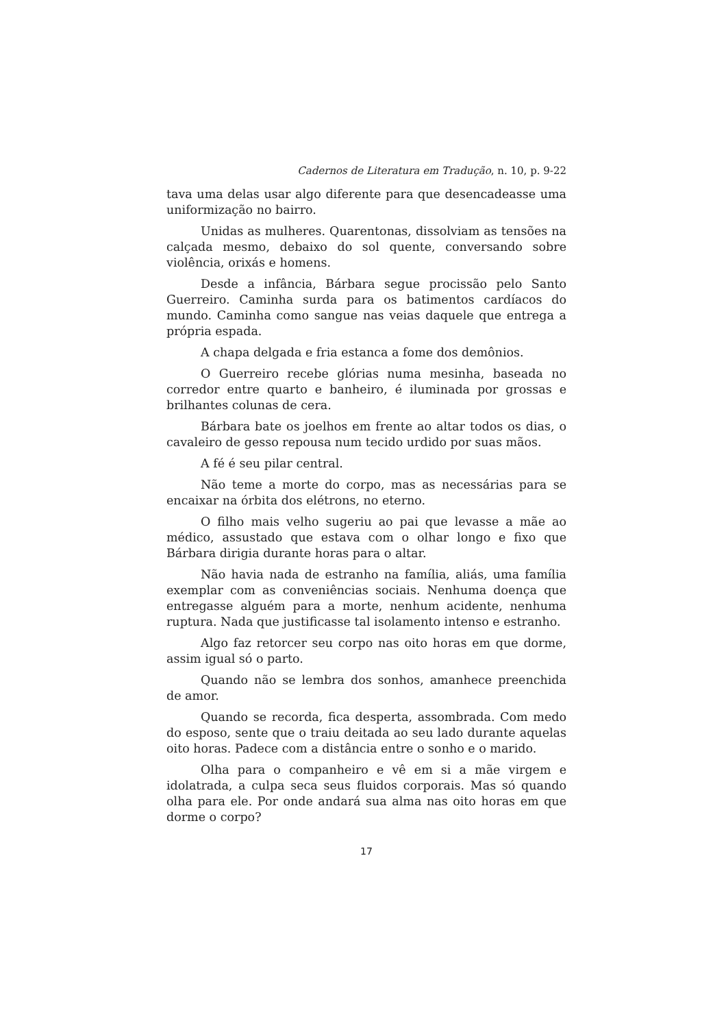Cadernos de Literatura em Tradução, n. 10, p. 9-22
tava uma delas usar algo diferente para que desencadeasse uma uniformização no bairro.
Unidas as mulheres. Quarentonas, dissolviam as tensões na calçada mesmo, debaixo do sol quente, conversando sobre violência, orixás e homens.
Desde a infância, Bárbara segue procissão pelo Santo Guerreiro. Caminha surda para os batimentos cardíacos do mundo. Caminha como sangue nas veias daquele que entrega a própria espada.
A chapa delgada e fria estanca a fome dos demônios.
O Guerreiro recebe glórias numa mesinha, baseada no corredor entre quarto e banheiro, é iluminada por grossas e brilhantes colunas de cera.
Bárbara bate os joelhos em frente ao altar todos os dias, o cavaleiro de gesso repousa num tecido urdido por suas mãos.
A fé é seu pilar central.
Não teme a morte do corpo, mas as necessárias para se encaixar na órbita dos elétrons, no eterno.
O filho mais velho sugeriu ao pai que levasse a mãe ao médico, assustado que estava com o olhar longo e fixo que Bárbara dirigia durante horas para o altar.
Não havia nada de estranho na família, aliás, uma família exemplar com as conveniências sociais. Nenhuma doença que entregasse alguém para a morte, nenhum acidente, nenhuma ruptura. Nada que justificasse tal isolamento intenso e estranho.
Algo faz retorcer seu corpo nas oito horas em que dorme, assim igual só o parto.
Quando não se lembra dos sonhos, amanhece preenchida de amor.
Quando se recorda, fica desperta, assombrada. Com medo do esposo, sente que o traiu deitada ao seu lado durante aquelas oito horas. Padece com a distância entre o sonho e o marido.
Olha para o companheiro e vê em si a mãe virgem e idolatrada, a culpa seca seus fluidos corporais. Mas só quando olha para ele. Por onde andará sua alma nas oito horas em que dorme o corpo?
17